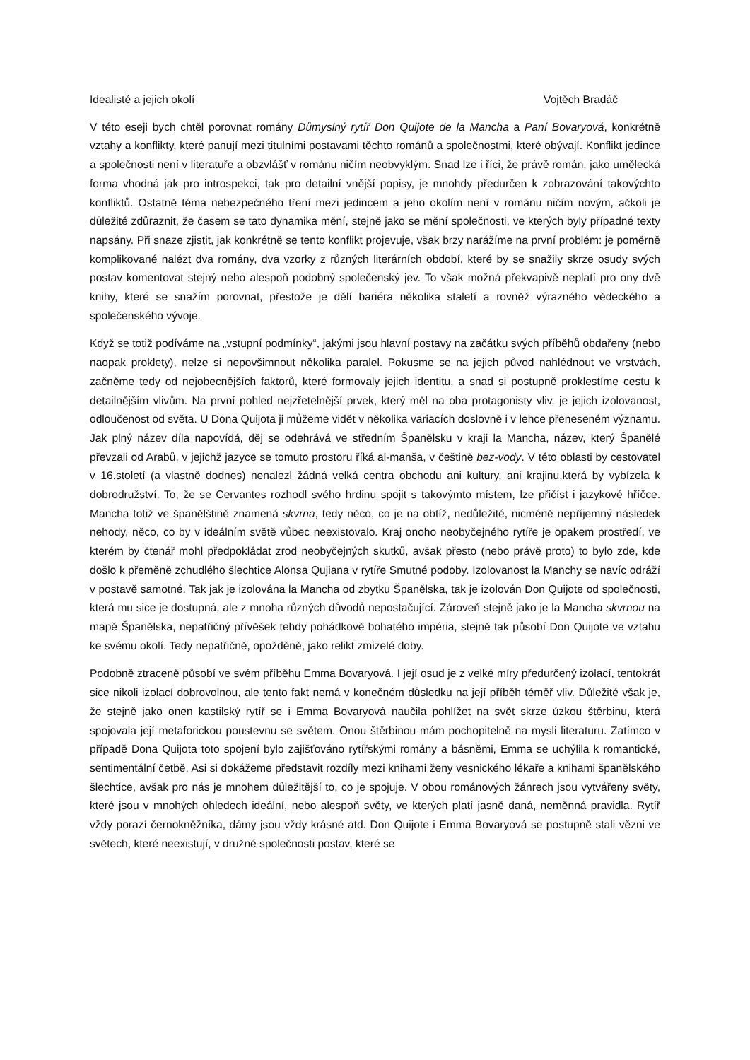Idealisté a jejich okolí Vojtěch Bradáč
V této eseji bych chtěl porovnat romány Důmyslný rytíř Don Quijote de la Mancha a Paní Bovaryová, konkrétně vztahy a konflikty, které panují mezi titulními postavami těchto románů a společnostmi, které obývají. Konflikt jedince a společnosti není v literatuře a obzvlášť v románu ničím neobvyklým. Snad lze i říci, že právě román, jako umělecká forma vhodná jak pro introspekci, tak pro detailní vnější popisy, je mnohdy předurčen k zobrazování takovýchto konfliktů. Ostatně téma nebezpečného tření mezi jedincem a jeho okolím není v románu ničím novým, ačkoli je důležité zdůraznit, že časem se tato dynamika mění, stejně jako se mění společnosti, ve kterých byly případné texty napsány. Při snaze zjistit, jak konkrétně se tento konflikt projevuje, však brzy narážíme na první problém: je poměrně komplikované nalézt dva romány, dva vzorky z různých literárních období, které by se snažily skrze osudy svých postav komentovat stejný nebo alespoň podobný společenský jev. To však možná překvapivě neplatí pro ony dvě knihy, které se snažím porovnat, přestože je dělí bariéra několika staletí a rovněž výrazného vědeckého a společenského vývoje.
Když se totiž podíváme na „vstupní podmínky“, jakými jsou hlavní postavy na začátku svých příběhů obdařeny (nebo naopak proklety), nelze si nepovšimnout několika paralel. Pokusme se na jejich původ nahlédnout ve vrstvách, začněme tedy od nejobecnějších faktorů, které formovaly jejich identitu, a snad si postupně proklestíme cestu k detailnějším vlivům. Na první pohled nejzřetelnější prvek, který měl na oba protagonisty vliv, je jejich izolovanost, odloučenost od světa. U Dona Quijota ji můžeme vidět v několika variacích doslovně i v lehce přeneseném významu. Jak plný název díla napovídá, děj se odehrává ve středním Španělsku v kraji la Mancha, název, který Španělé převzali od Arabů, v jejichž jazyce se tomuto prostoru říká al-manša, v češtině bez-vody. V této oblasti by cestovatel v 16.století (a vlastně dodnes) nenalezl žádná velká centra obchodu ani kultury, ani krajinu,která by vybízela k dobrodružství. To, že se Cervantes rozhodl svého hrdinu spojit s takovýmto místem, lze přičíst i jazykové hříčce. Mancha totiž ve španělštině znamená skvrna, tedy něco, co je na obtíž, nedůležité, nicméně nepříjemný následek nehody, něco, co by v ideálním světě vůbec neexistovalo. Kraj onoho neobyčejného rytíře je opakem prostředí, ve kterém by čtenář mohl předpokládat zrod neobyčejných skutků, avšak přesto (nebo právě proto) to bylo zde, kde došlo k přeměně zchudlého šlechtice Alonsa Qujiana v rytíře Smutné podoby. Izolovanost la Manchy se navíc odráží v postavě samotné. Tak jak je izolována la Mancha od zbytku Španělska, tak je izolován Don Quijote od společnosti, která mu sice je dostupná, ale z mnoha různých důvodů nepostačující. Zároveň stejně jako je la Mancha skvrnou na mapě Španělska, nepatřičný přívěšek tehdy pohádkově bohatého impéria, stejně tak působí Don Quijote ve vztahu ke svému okolí. Tedy nepatřičně, opožděně, jako relikt zmizelé doby.
Podobně ztraceně působí ve svém příběhu Emma Bovaryová. I její osud je z velké míry předurčený izolací, tentokrát sice nikoli izolací dobrovolnou, ale tento fakt nemá v konečném důsledku na její příběh téměř vliv. Důležité však je, že stejně jako onen kastilský rytíř se i Emma Bovaryová naučila pohlížet na svět skrze úzkou štěrbinu, která spojovala její metaforickou poustevnu se světem. Onou štěrbinou mám pochopitelně na mysli literaturu. Zatímco v případě Dona Quijota toto spojení bylo zajišťováno rytířskými romány a básněmi, Emma se uchýlila k romantické, sentimentální četbě. Asi si dokážeme představit rozdíly mezi knihami ženy vesnického lékaře a knihami španělského šlechtice, avšak pro nás je mnohem důležitější to, co je spojuje. V obou románových žánrech jsou vytvářeny světy, které jsou v mnohých ohledech ideální, nebo alespoň světy, ve kterých platí jasně daná, neměnná pravidla. Rytíř vždy porazí černokněžníka, dámy jsou vždy krásné atd. Don Quijote i Emma Bovaryová se postupně stali vězni ve světech, které neexistují, v družné společnosti postav, které se